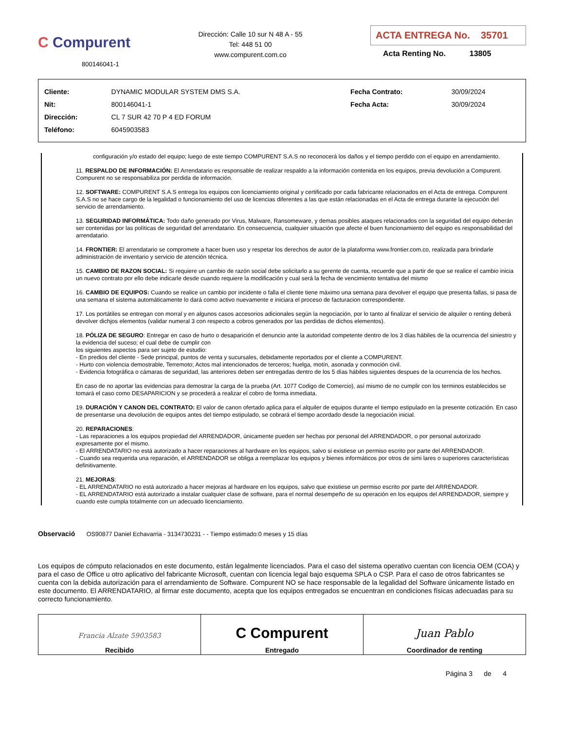C Compurent
800146041-1
Dirección: Calle 10 sur N 48 A - 55
Tel: 448 51 00
www.compurent.com.co
ACTA ENTREGA No. 35701
Acta Renting No. 13805
| Cliente: | DYNAMIC MODULAR SYSTEM DMS S.A. | Fecha Contrato: | 30/09/2024 |
| Nit: | 800146041-1 | Fecha Acta: | 30/09/2024 |
| Dirección: | CL 7 SUR 42 70 P 4 ED FORUM | | |
| Teléfono: | 6045903583 | | |
configuración y/o estado del equipo; luego de este tiempo COMPURENT S.A.S no reconocerá los daños y el tiempo perdido con el equipo en arrendamiento.
11. RESPALDO DE INFORMACIÓN: El Arrendatario es responsable de realizar respaldo a la información contenida en los equipos, previa devolución a Compurent. Compurent no se responsabiliza por perdida de información.
12. SOFTWARE: COMPURENT S.A.S entrega los equipos con licenciamiento original y certificado por cada fabricante relacionados en el Acta de entrega. Compurent S.A.S no se hace cargo de la legalidad o funcionamiento del uso de licencias diferentes a las que están relacionadas en el Acta de entrega durante la ejecución del servicio de arrendamiento.
13. SEGURIDAD INFORMÁTICA: Todo daño generado por Virus, Malware, Ransomeware, y demas posibles ataques relacionados con la seguridad del equipo deberán ser contenidas por las políticas de seguridad del arrendatario. En consecuencia, cualquier situación que afecte el buen funcionamiento del equipo es responsabilidad del arrendatario.
14. FRONTIER: El arrendatario se compromete a hacer buen uso y respetar los derechos de autor de la plataforma www.frontier.com.co, realizada para brindarle administración de inventario y servicio de atención técnica.
15. CAMBIO DE RAZON SOCIAL: Si requiere un cambio de razón social debe solicitarlo a su gerente de cuenta, recuerde que a partir de que se realice el cambio inicia un nuevo contrato por ello debe indicarle desde cuando requiere la modificación y cual será la fecha de vencimiento tentativa del mismo
16. CAMBIO DE EQUIPOS: Cuando se realice un cambio por incidente o falla el cliente tiene máximo una semana para devolver el equipo que presenta fallas, si pasa de una semana el sistema automáticamente lo dará como activo nuevamente e iniciara el proceso de facturacion correspondiente.
17. Los portátiles se entregan con morral y en algunos casos accesorios adicionales según la negociación, por lo tanto al finalizar el servicio de alquiler o renting deberá devolver dichjos elementos (validar numeral 3 con respecto a cobros generados por las perdidas de dichos elementos).
18. PÓLIZA DE SEGURO: Entregar en caso de hurto o desaparición el denuncio ante la autoridad competente dentro de los 3 días hábiles de la ocurrencia del siniestro y la evidencia del suceso; el cual debe de cumplir con
los siguientes aspectos para ser sujeto de estudio:
- En predios del cliente - Sede principal, puntos de venta y sucursales, debidamente reportados por el cliente a COMPURENT.
- Hurto con violencia demostrable, Terremoto; Actos mal intencionados de terceros; huelga, motín, asonada y conmoción civil.
- Evidencia fotográfica o cámaras de seguridad, las anteriores deben ser entregadas dentro de los 5 días hábiles siguientes despues de la ocurrencia de los hechos.
En caso de no aportar las evidencias para demostrar la carga de la prueba (Art. 1077 Codigo de Comercio), así mismo de no cumplir con los terminos establecidos se tomará el caso como DESAPARICION y se procederá a realizar el cobro de forma inmediata.
19. DURACIÓN Y CANON DEL CONTRATO: El valor de canon ofertado aplica para el alquiler de equipos durante el tiempo estipulado en la presente cotización. En caso de presentarse una devolución de equipos antes del tiempo estipulado, se cobrará el tiempo acordado desde la negociación inicial.
20. REPARACIONES:
- Las reparaciones a los equipos propiedad del ARRENDADOR, únicamente pueden ser hechas por personal del ARRENDADOR, o por personal autorizado expresamente por el mismo.
- El ARRENDATARIO no está autorizado a hacer reparaciones al hardware en los equipos, salvo si existiese un permiso escrito por parte del ARRENDADOR.
- Cuando sea requerida una reparación, el ARRENDADOR se obliga a reemplazar los equipos y bienes informáticos por otros de simi lares o superiores características definitivamente.
21. MEJORAS:
- EL ARRENDATARIO no está autorizado a hacer mejoras al hardware en los equipos, salvo que existiese un permiso escrito por parte del ARRENDADOR.
- EL ARRENDATARIO está autorizado a instalar cualquier clase de software, para el normal desempeño de su operación en los equipos del ARRENDADOR, siempre y cuando este cumpla totalmente con un adecuado licenciamiento.
Observació OS90877 Daniel Echavarria - 3134730231 - - Tiempo estimado:0 meses y 15 días
Los equipos de cómputo relacionados en este documento, están legalmente licenciados. Para el caso del sistema operativo cuentan con licencia OEM (COA) y para el caso de Office u otro aplicativo del fabricante Microsoft, cuentan con licencia legal bajo esquema SPLA o CSP. Para el caso de otros fabricantes se cuenta con la debida autorización para el arrendamiento de Software. Compurent NO se hace responsable de la legalidad del Software únicamente listado en este documento. El ARRENDATARIO, al firmar este documento, acepta que los equipos entregados se encuentran en condiciones físicas adecuadas para su correcto funcionamiento.
| Francia Alzate 5903583 Recibido | C Compurent Entregado | Juan Pablo Coordinador de renting |
Página 3 de 4